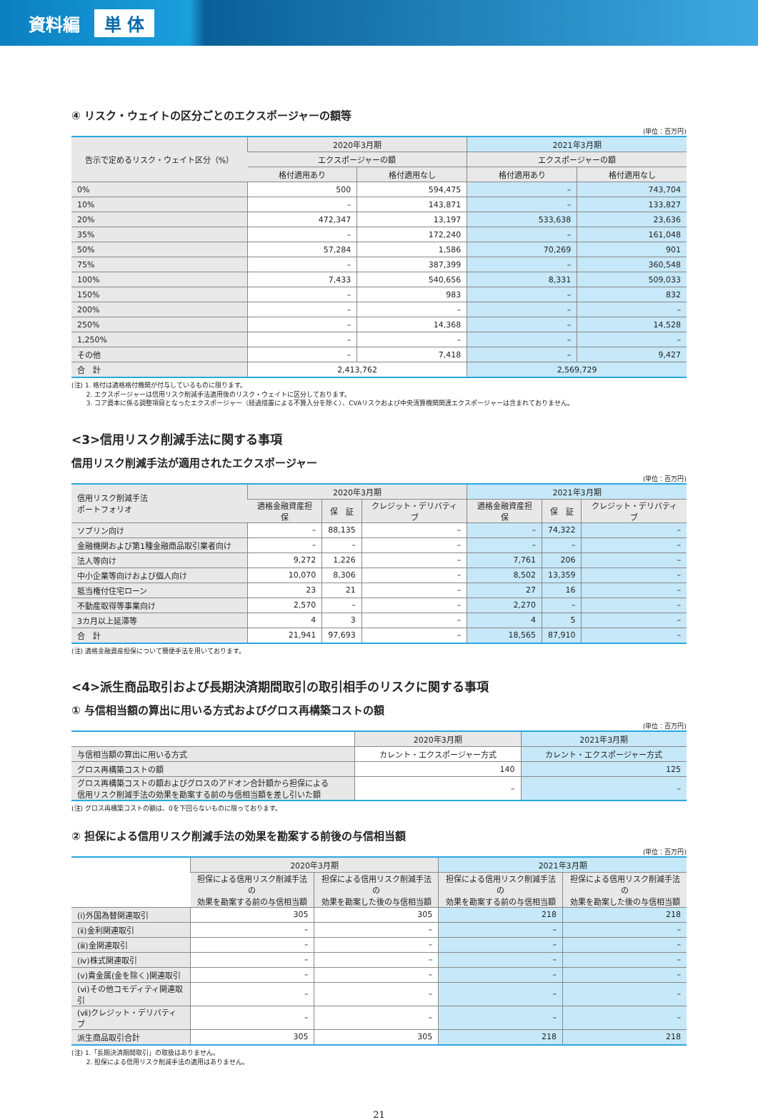資料編 単 体
④ リスク・ウェイトの区分ごとのエクスポージャーの額等
(単位：百万円)
| 告示で定めるリスク・ウェイト区分（%） | 2020年3月期 | | 2021年3月期 | |
| --- | --- | --- | --- | --- |
| | エクスポージャーの額 | | エクスポージャーの額 | |
| | 格付適用あり | 格付適用なし | 格付適用あり | 格付適用なし |
| 0% | 500 | 594,475 | – | 743,704 |
| 10% | – | 143,871 | – | 133,827 |
| 20% | 472,347 | 13,197 | 533,638 | 23,636 |
| 35% | – | 172,240 | – | 161,048 |
| 50% | 57,284 | 1,586 | 70,269 | 901 |
| 75% | – | 387,399 | – | 360,548 |
| 100% | 7,433 | 540,656 | 8,331 | 509,033 |
| 150% | – | 983 | – | 832 |
| 200% | – | – | – | – |
| 250% | – | 14,368 | – | 14,528 |
| 1,250% | – | – | – | – |
| その他 | – | 7,418 | – | 9,427 |
| 合 計 | 2,413,762 | | 2,569,729 | |
(注) 1. 格付は適格格付機関が付与しているものに限ります。
　　 2. エクスポージャーは信用リスク削減手法適用後のリスク・ウェイトに区分しております。
　　 3. コア資本に係る調整項目となったエクスポージャー（経過措置による不算入分を除く）、CVAリスクおよび中央清算機関関連エクスポージャーは含まれておりません。
<3>信用リスク削減手法に関する事項
信用リスク削減手法が適用されたエクスポージャー
(単位：百万円)
| 信用リスク削減手法 ポートフォリオ | 2020年3月期 | | | 2021年3月期 | | |
| --- | --- | --- | --- | --- | --- | --- |
| | 適格金融資産担保 | 保 証 | クレジット・デリバティブ | 適格金融資産担保 | 保 証 | クレジット・デリバティブ |
| ソブリン向け | – | 88,135 | – | – | 74,322 | – |
| 金融機関および第1種金融商品取引業者向け | – | – | – | – | – | – |
| 法人等向け | 9,272 | 1,226 | – | 7,761 | 206 | – |
| 中小企業等向けおよび個人向け | 10,070 | 8,306 | – | 8,502 | 13,359 | – |
| 抵当権付住宅ローン | 23 | 21 | – | 27 | 16 | – |
| 不動産取得等事業向け | 2,570 | – | – | 2,270 | – | – |
| 3カ月以上延滞等 | 4 | 3 | – | 4 | 5 | – |
| 合 計 | 21,941 | 97,693 | – | 18,565 | 87,910 | – |
(注) 適格金融資産担保について簡便手法を用いております。
<4>派生商品取引および長期決済期間取引の取引相手のリスクに関する事項
① 与信相当額の算出に用いる方式およびグロス再構築コストの額
(単位：百万円)
| | 2020年3月期 | 2021年3月期 |
| --- | --- | --- |
| 与信相当額の算出に用いる方式 | カレント・エクスポージャー方式 | カレント・エクスポージャー方式 |
| グロス再構築コストの額 | 140 | 125 |
| グロス再構築コストの額およびグロスのアドオン合計額から担保による 信用リスク削減手法の効果を勘案する前の与信相当額を差し引いた額 | – | – |
(注) グロス再構築コストの額は、0を下回らないものに限っております。
② 担保による信用リスク削減手法の効果を勘案する前後の与信相当額
(単位：百万円)
| | 2020年3月期 | | 2021年3月期 | |
| --- | --- | --- | --- | --- |
| | 担保による信用リスク削減手法の 効果を勘案する前の与信相当額 | 担保による信用リスク削減手法の 効果を勘案した後の与信相当額 | 担保による信用リスク削減手法の 効果を勘案する前の与信相当額 | 担保による信用リスク削減手法の 効果を勘案した後の与信相当額 |
| (ⅰ)外国為替関連取引 | 305 | 305 | 218 | 218 |
| (ⅱ)金利関連取引 | – | – | – | – |
| (ⅲ)金関連取引 | – | – | – | – |
| (ⅳ)株式関連取引 | – | – | – | – |
| (ⅴ)貴金属(金を除く)関連取引 | – | – | – | – |
| (ⅵ)その他コモディティ関連取引 | – | – | – | – |
| (ⅶ)クレジット・デリバティブ | – | – | – | – |
| 派生商品取引合計 | 305 | 305 | 218 | 218 |
(注) 1.「長期決済期間取引」の取扱はありません。
　　 2. 担保による信用リスク削減手法の適用はありません。
21